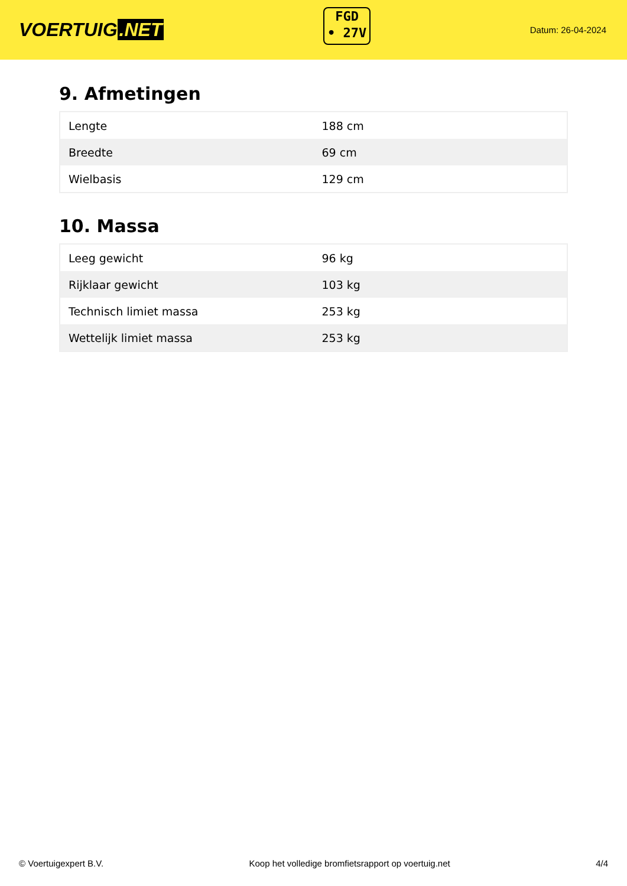VOERTUIG.NET
FGD
• 27V
Datum: 26-04-2024
9. Afmetingen
| Lengte | 188 cm |
| Breedte | 69 cm |
| Wielbasis | 129 cm |
10. Massa
| Leeg gewicht | 96 kg |
| Rijklaar gewicht | 103 kg |
| Technisch limiet massa | 253 kg |
| Wettelijk limiet massa | 253 kg |
© Voertuigexpert B.V. Koop het volledige bromfietsrapport op voertuig.net 4/4